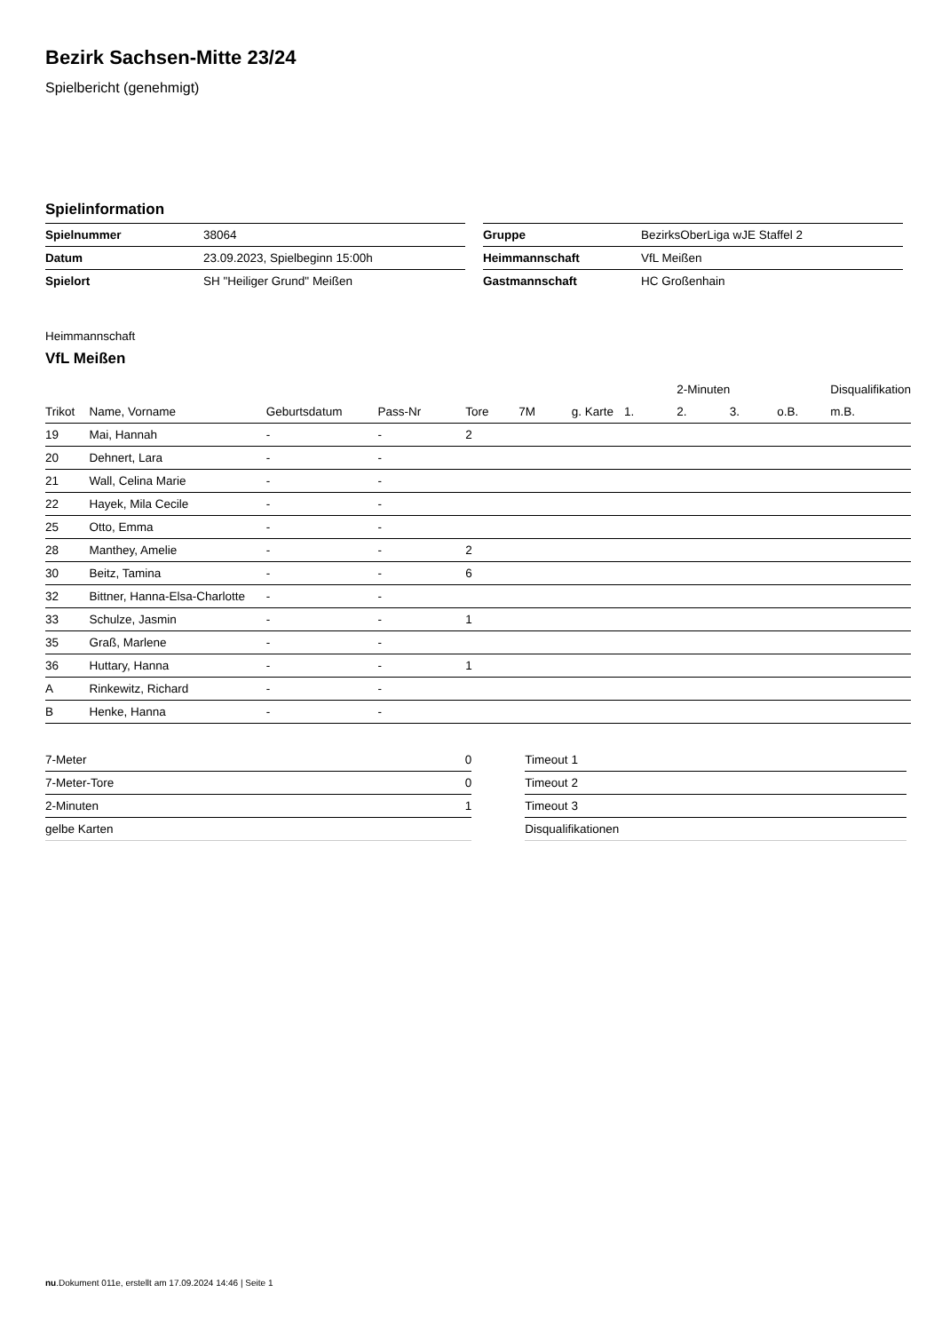Bezirk Sachsen-Mitte 23/24
Spielbericht (genehmigt)
Spielinformation
| Spielnummer | 38064 |
| Datum | 23.09.2023, Spielbeginn 15:00h |
| Spielort | SH "Heiliger Grund" Meißen |
| Gruppe | BezirksOberLiga wJE Staffel 2 |
| Heimmannschaft | VfL Meißen |
| Gastmannschaft | HC Großenhain |
Heimmannschaft
VfL Meißen
| | | | | | | | | 2-Minuten | | | Disqualifikation |
| --- | --- | --- | --- | --- | --- | --- | --- | --- | --- | --- | --- |
| Trikot | Name, Vorname | Geburtsdatum | Pass-Nr | Tore | 7M | g. Karte | 1. | 2. | 3. | o.B. | m.B. |
| 19 | Mai, Hannah | - | - | 2 | | | | | | | |
| 20 | Dehnert, Lara | - | - | | | | | | | | |
| 21 | Wall, Celina Marie | - | - | | | | | | | | |
| 22 | Hayek, Mila Cecile | - | - | | | | | | | | |
| 25 | Otto, Emma | - | - | | | | | | | | |
| 28 | Manthey, Amelie | - | - | 2 | | | | | | | |
| 30 | Beitz, Tamina | - | - | 6 | | | | | | | |
| 32 | Bittner, Hanna-Elsa-Charlotte | - | - | | | | | | | | |
| 33 | Schulze, Jasmin | - | - | 1 | | | | | | | |
| 35 | Graß, Marlene | - | - | | | | | | | | |
| 36 | Huttary, Hanna | - | - | 1 | | | | | | | |
| A | Rinkewitz, Richard | - | - | | | | | | | | |
| B | Henke, Hanna | - | - | | | | | | | | |
| 7-Meter | 0 |
| 7-Meter-Tore | 0 |
| 2-Minuten | 1 |
| gelbe Karten | |
| Timeout 1 |
| Timeout 2 |
| Timeout 3 |
| Disqualifikationen |
nu.Dokument 011e, erstellt am 17.09.2024 14:46 | Seite 1